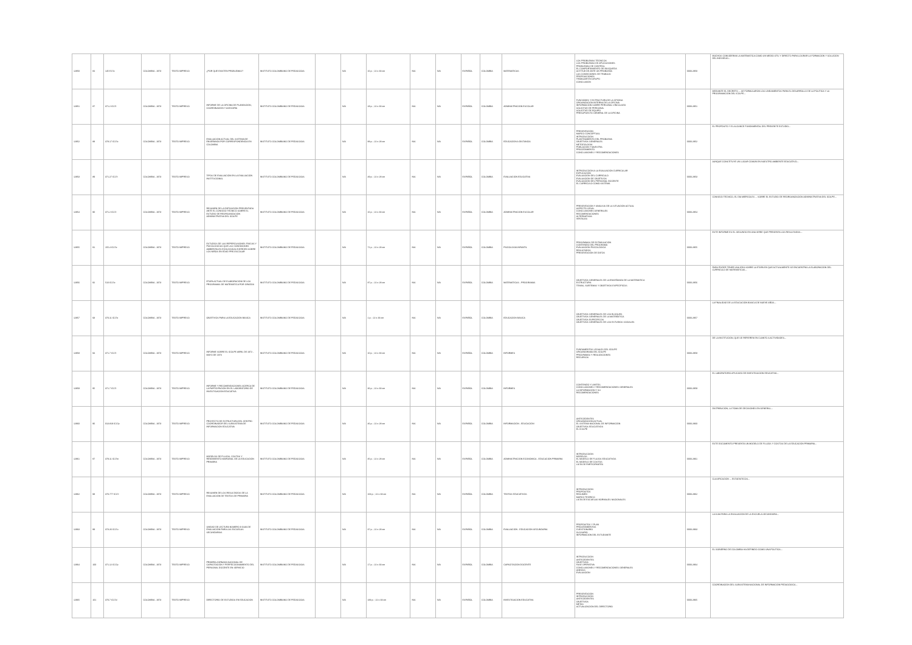| 12950 | 84 | 145 E17e | COLOMBIA - 1973 | TEXTO IMPRESO | ¿POR QUÉ EXISTEN PROBLEMAS? | INSTITUTO COLOMBIANO DE PEDAGOGIA | | N/A | 16 p. ; 22 x 33 cm | N/A | N/A | ESPAÑOL | COLOMBIA | MATEMATICAS | LOS PROBLEMAS TÉCNICOS LOS PROBLEMAS DE APLICACIONES PROBLEMAS DE CONTROL EL COMPORTAMIENTO DE BÚSQUEDA ACTITUD DE ANTE UN PROBLEMA LAS CONDICIONES DE TRABAJO PROPOSICIONES TRABAJAR EN GRUPO CONCLUSIÓN | 0000-2950 | MUCHOS CONSIDERAN LA MATEMÁTICA COMO UN MEDIO ÚTIL Y DIRECTO PARA LOGRAR LA FORMACIÓN Y SOLUCIÓN DEL INDIVIDUO... |
| 12951 | 87 | 371.2 IC17i | COLOMBIA - 1973 | TEXTO IMPRESO | INFORME DE LA OFICINA DE PLANEACIÓN, COORDINACIÓN Y ASESORÍA | INSTITUTO COLOMBIANO DE PEDAGOGIA | | N/A | 28 p. ; 22 x 33 cm | N/A | N/A | ESPAÑOL | COLOMBIA | ADMINISTRACIÓN ESCOLAR | FUNCIONES Y ESTRUCTURA DE LA OFICINA ORGANIZACIÓN INTERNA DE LA OFICINA INFORMACIÓN SOBRE PERSONAL VINCULADO SOLICITUD DE PERSONAL SOLICITUD DE EQUIPO PRESUPUESTO GENERAL DE LA OFICINA | 0000-2951 | MEDIANTE EL DECRETO ... SE FORMULARON LOS LINEAMIENTOS PARA EL DESARROLLO DE LA POLÍTICA Y LA PROGRAMACIÓN DEL ICOLPE... |
| 12952 | 88 | 378.17 IC17e | COLOMBIA - 1973 | TEXTO IMPRESO | EVALUACIÓN ACTUAL DEL SISTEMA DE ENSEÑANZA POR CORRESPONDENCIA EN COLOMBIA | INSTITUTO COLOMBIANO DE PEDAGOGIA | | N/A | 88 p. ; 22 x 28 cm | N/A | N/A | ESPAÑOL | COLOMBIA | EDUCACIÓN A DISTANCIA | PRESENTACIÓN MARCO CONCEPTUAL INTRODUCCIÓN PLANTEAMIENTO DEL PROBLEMA OBJETIVOS GENERALES METODOLOGÍA POBLACIÓN Y MUESTRA PROCEDIMIENTO CONCLUSIONES Y RECOMENDACIONES | 0000-2952 | EL PROPÓSITO Y EL ALCANCE FUNDAMENTAL DEL PRESENTE ESTUDIO... |
| 12953 | 89 | 371.27 IC17t | COLOMBIA - 1973 | TEXTO IMPRESO | TIPOS DE EVALUACIÓN EN LA EVALUACIÓN INSTITUCIONAL | INSTITUTO COLOMBIANO DE PEDAGOGIA | | N/A | 49 p. ; 22 x 28 cm | N/A | N/A | ESPAÑOL | COLOMBIA | EVALUACIÓN EDUCATIVA | INTRODUCCIÓN A LA EVALUACIÓN CURRICULAR EXPLICACIÓN EVALUACIÓN DEL CURRÍCULO EVALUACIÓN DE OBJETIVOS EVALUACIÓN DEL PERSONAL DOCENTE EL CURRÍCULO COMO SISTEMA | 0000-2953 | AUNQUE CONSTITUYE UN LUGAR COMÚN EN NUESTRO AMBIENTE EDUCATIVO... |
| 12954 | 90 | 371.2 IC17r | COLOMBIA - 1973 | TEXTO IMPRESO | RESUMEN DE LA EXPOSICIÓN PRESENTADA ANTE EL CONSEJO TÉCNICO SOBRE EL ESTUDIO DE REORGANIZACIÓN ADMINISTRATIVA DEL ICOLPE | INSTITUTO COLOMBIANO DE PEDAGOGIA | | N/A | 16 p. ; 22 x 33 cm | N/A | N/A | ESPAÑOL | COLOMBIA | ADMINISTRACIÓN ESCOLAR | PRESENTACIÓN Y ANÁLISIS DE LA SITUACIÓN ACTUAL ASPECTO LEGAL CONCLUSIONES GENERALES RECOMENDACIONES ALTERNATIVAS VENTAJAS | 0000-2954 | CONSEJO TÉCNICO, EL DÍA MIÉRCOLES ... SOBRE EL ESTUDIO DE REORGANIZACIÓN ADMINISTRATIVA DEL ICOLPE... |
| 12955 | 91 | 155.4 IC17e | COLOMBIA - 1973 | TEXTO IMPRESO | ESTUDIOS DE LAS REPERCUSIONES FÍSICAS Y PSICOLÓGICAS QUE LAS CONDICIONES AMBIENTALES ECOLÓGICAS EJERCEN SOBRE LOS NIÑOS EN EDAD PRE-ESCOLAR | INSTITUTO COLOMBIANO DE PEDAGOGIA | | N/A | 71 p. ; 22 x 28 cm | N/A | N/A | ESPAÑOL | COLOMBIA | PSICOLOGÍA INFANTIL | PROGRAMAS DE ESTIMULACIÓN CONTENIDO DEL PROGRAMA EVALUACIÓN PSICOLÓGICA RESULTADOS PRESENTACIÓN DE DATOS | 0000-2955 | ESTE INFORME ES EL SEGUNDO EN UNA SERIE QUE PRESENTA LOS RESULTADOS... |
| 12956 | 92 | 510 IC17e | COLOMBIA - 1973 | TEXTO IMPRESO | ETAPA ACTUAL DE ELABORACIÓN DE LOS PROGRAMAS DE MATEMÁTICA POR GRADOS | INSTITUTO COLOMBIANO DE PEDAGOGIA | | N/A | 87 p. ; 22 x 28 cm | N/A | N/A | ESPAÑOL | COLOMBIA | MATEMÁTICAS - PROGRAMAS | OBJETIVOS GENERALES DE LA ENSEÑANZA DE LA MATEMÁTICA ESTRUCTURA TEMAS, SUBTEMAS Y OBJETIVOS ESPECÍFICOS | 0000-2956 | PARA PODER TENER UNA IDEA SOBRE LA ETAPA EN QUE ACTUALMENTE SE ENCUENTRA LA ELABORACIÓN DEL CURRÍCULO DE MATEMÁTICAS... |
| 12957 | 93 | 370.11 IC17o | COLOMBIA - 1973 | TEXTO IMPRESO | OBJETIVOS PARA LA EDUCACIÓN BÁSICA | INSTITUTO COLOMBIANO DE PEDAGOGIA | | N/A | 1 p. ; 22 x 33 cm | N/A | N/A | ESPAÑOL | COLOMBIA | EDUCACIÓN BÁSICA | OBJETIVOS GENERALES DE LOS BLOQUES OBJETIVOS GENERALES DE LA MATEMÁTICA OBJETIVOS ESPECÍFICOS OBJETIVOS GENERALES DE LOS ESTUDIOS SOCIALES | 0000-2957 | LA FINALIDAD DE LA EDUCACIÓN BÁSICA DE NUEVE AÑOS... |
| 12958 | 94 | 371.7 IC17i | COLOMBIA - 1973 | TEXTO IMPRESO | INFORME SOBRE EL ICOLPE ABRIL DE 1972 - MAYO DE 1973 | INSTITUTO COLOMBIANO DE PEDAGOGIA | | N/A | 10 p. ; 22 x 33 cm | N/A | N/A | ESPAÑOL | COLOMBIA | INFORMES | FUNDAMENTOS LEGALES DEL ICOLPE ORGANIGRAMA DEL ICOLPE PROGRAMAS Y REALIZACIONES RECURSOS | 0000-2958 | DE LA INSTITUCIÓN, QUE SE REFIEREN EN CUANTO A ACTIVIDADES... |
| 12959 | 95 | 371.7 IC17i | COLOMBIA - 1973 | TEXTO IMPRESO | INFORME Y RECOMENDACIONES ACERCA DE LA PARTICIPACIÓN EN EL LABORATORIO DE INVESTIGACIÓN EDUCATIVA | INSTITUTO COLOMBIANO DE PEDAGOGIA | | N/A | 36 p. ; 22 x 33 cm | N/A | N/A | ESPAÑOL | COLOMBIA | INFORMES | CONTENIDO Y LIMITES CONCLUSIONES Y RECOMENDACIONES GENERALES LA INFORMACIÓN Y SU RECOMENDACIONES | 0000-2959 | EL LABORATORIO APLICADO DE INVESTIGACIÓN EDUCATIVA... |
| 12960 | 96 | 013.819 IC17p | COLOMBIA - 1973 | TEXTO IMPRESO | PROYECTO DE ESTRUCTURA DEL CENTRO COORDINADOR DEL SUBSISTEMA DE INFORMACIÓN EDUCATIVA | INSTITUTO COLOMBIANO DE PEDAGOGIA | | N/A | 46 p. ; 22 x 28 cm | N/A | N/A | ESPAÑOL | COLOMBIA | INFORMACIÓN - EDUCACIÓN | ANTECEDENTES ORGANIZACIÓN ACTUAL EL SISTEMA NACIONAL DE INFORMACIÓN OBJETIVOS EDUCATIVOS EL ICOLPE | 0000-2960 | DISTRIBUCIÓN, LA TOMA DE DECISIONES EN GENERAL... |
| 12961 | 97 | 379.11 IC17m | COLOMBIA - 1973 | TEXTO IMPRESO | MODELOS DE FLUJOS, COSTOS Y RENDIMIENTO MARGINAL DE LA EDUCACIÓN PRIMARIA | INSTITUTO COLOMBIANO DE PEDAGOGIA | | N/A | 35 p. ; 22 x 28 cm | N/A | N/A | ESPAÑOL | COLOMBIA | ADMINISTRACIÓN ECONÓMICA - EDUCACIÓN PRIMARIA | INTRODUCCIÓN MODELOS EL MODELO DE FLUJOS EDUCATIVOS EL MODELO DE COSTOS LISTA DE PARTICIPANTES | 0000-2961 | ESTE DOCUMENTO PRESENTA UN MODELO DE FLUJOS Y COSTOS DE LA EDUCACIÓN PRIMARIA... |
| 12962 | 98 | 370.777 IC17r | COLOMBIA - 1973 | TEXTO IMPRESO | RESUMEN DE LOS RESULTADOS DE LA EVALUACIÓN DE TEXTOS DE PRIMARIA | INSTITUTO COLOMBIANO DE PEDAGOGIA | | N/A | 163 p. ; 22 x 33 cm | N/A | N/A | ESPAÑOL | COLOMBIA | TEXTOS EDUCATIVOS | INTRODUCCIÓN PROPÓSITOS RESUMEN MARCO TEÓRICO LISTA DE ESCUELAS NORMALES NACIONALES | 0000-2962 | CLASIFICACIÓN ... ESTADÍSTICOS... |
| 12963 | 99 | 373.26 IC17u | COLOMBIA - 1973 | TEXTO IMPRESO | UNIDAD DE LECTURA NÚMERO 9 GUÍA DE EVALUACIÓN PARA LAS ESCUELAS SECUNDARIAS | INSTITUTO COLOMBIANO DE PEDAGOGIA | | N/A | 37 p. ; 22 x 28 cm | N/A | N/A | ESPAÑOL | COLOMBIA | EVALUACIÓN - EDUCACIÓN SECUNDARIA | PROPÓSITOS Y PLAN PROCEDIMIENTOS CUESTIONARIO GLOSARIO INFORMACIÓN DEL ESTUDIANTE | 0000-2963 | LA GUÍA PARA LA EVALUACIÓN DE LA ESCUELA SECUNDARIA... |
| 12964 | 100 | 371.12 IC17p | COLOMBIA - 1973 | TEXTO IMPRESO | PRIMERA JORNADA NACIONAL DE CAPACITACIÓN Y PERFECCIONAMIENTO DEL PERSONAL DOCENTE EN SERVICIO | INSTITUTO COLOMBIANO DE PEDAGOGIA | | N/A | 17 p. ; 22 x 33 cm | N/A | N/A | ESPAÑOL | COLOMBIA | CAPACITACIÓN DOCENTE | INTRODUCCIÓN ANTECEDENTES OBJETIVOS FASE OPERATIVA CONCLUSIONES Y RECOMENDACIONES GENERALES ANEXOS EVALUACIÓN | 0000-2964 | EL GOBIERNO DE COLOMBIA HA DEFINIDO COMO UNA POLÍTICA... |
| 12965 | 101 | 370.7 IC17d | COLOMBIA - 1973 | TEXTO IMPRESO | DIRECTORIO DE ESTUDIOS EN EDUCACIÓN | INSTITUTO COLOMBIANO DE PEDAGOGIA | | N/A | 183 p. ; 22 x 33 cm | N/A | N/A | ESPAÑOL | COLOMBIA | INVESTIGACIÓN EDUCATIVA | PRESENTACIÓN INTRODUCCIÓN ANTECEDENTES OBJETIVOS METAS ACTUALIZACIÓN DEL DIRECTORIO | 0000-2965 | COORDINACIÓN DEL SUBSISTEMA NACIONAL DE INFORMACIÓN PEDAGÓGICA... |